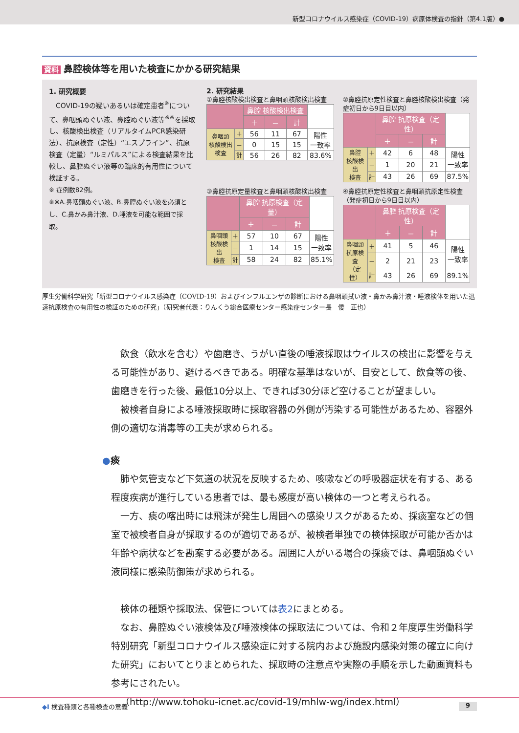新型コロナウイルス感染症（COVID-19）病原体検査の指針（第4.1版）●
資料 鼻腔検体等を用いた検査にかかる研究結果
1. 研究概要
　COVID-19の疑いあるいは確定患者<sup>※</sup>について、鼻咽頭ぬぐい液、鼻腔ぬぐい液等<sup>※※</sup>を採取し、核酸検出検査（リアルタイムPCR感染研法）、抗原検査（定性）“エスプラインˮ、抗原検査（定量）“ルミパルスˮによる検査結果を比較し、鼻腔ぬぐい液等の臨床的有用性について検証する。
※ 症例数82例。
※※A.鼻咽頭ぬぐい液、B.鼻腔ぬぐい液を必須とし、C.鼻かみ鼻汁液、D.唾液を可能な範囲で採取。
2. 研究結果
①鼻腔核酸検出検査と鼻咽頭核酸検出検査
| | | 鼻腔 核酸検出検査 | | | |
| | | ＋ | － | 計 | |
| 鼻咽頭 核酸検出 検査 | ＋ | 56 | 11 | 67 | 陽性 一致率 |
| | － | 0 | 15 | 15 | |
| | 計 | 56 | 26 | 82 | 83.6% |
②鼻腔抗原定性検査と鼻腔核酸検出検査（発症初日から9日目以内）
| | | 鼻腔 抗原検査（定性） | | | |
| | | ＋ | － | 計 | |
| 鼻腔 核酸検出 検査 | ＋ | 42 | 6 | 48 | 陽性 一致率 |
| | － | 1 | 20 | 21 | |
| | 計 | 43 | 26 | 69 | 87.5% |
③鼻腔抗原定量検査と鼻咽頭核酸検出検査
| | | 鼻腔 抗原検査（定量） | | | |
| | | ＋ | － | 計 | |
| 鼻咽頭 核酸検出 検査 | ＋ | 57 | 10 | 67 | 陽性 一致率 |
| | － | 1 | 14 | 15 | |
| | 計 | 58 | 24 | 82 | 85.1% |
④鼻腔抗原定性検査と鼻咽頭抗原定性検査（発症初日から9日目以内）
| | | 鼻腔 抗原検査（定性） | | | |
| | | ＋ | － | 計 | |
| 鼻咽頭 抗原検査 （定性） | ＋ | 41 | 5 | 46 | 陽性 一致率 |
| | － | 2 | 21 | 23 | |
| | 計 | 43 | 26 | 69 | 89.1% |
厚生労働科学研究「新型コロナウイルス感染症（COVID-19）およびインフルエンザの診断における鼻咽頭拭い液・鼻かみ鼻汁液・唾液検体を用いた迅速抗原検査の有用性の検証のための研究」（研究者代表：りんくう総合医療センター感染症センター長　倭　正也）
飲食（飲水を含む）や歯磨き、うがい直後の唾液採取はウイルスの検出に影響を与える可能性があり、避けるべきである。明確な基準はないが、目安として、飲食等の後、歯磨きを行った後、最低10分以上、できれば30分ほど空けることが望ましい。
被検者自身による唾液採取時に採取容器の外側が汚染する可能性があるため、容器外側の適切な消毒等の工夫が求められる。
●痰
肺や気管支など下気道の状況を反映するため、咳嗽などの呼吸器症状を有する、ある程度疾病が進行している患者では、最も感度が高い検体の一つと考えられる。
一方、痰の喀出時には飛沫が発生し周囲への感染リスクがあるため、採痰室などの個室で被検者自身が採取するのが適切であるが、被検者単独での検体採取が可能か否かは年齢や病状などを勘案する必要がある。周囲に人がいる場合の採痰では、鼻咽頭ぬぐい液同様に感染防御策が求められる。
検体の種類や採取法、保管については表2にまとめる。
なお、鼻腔ぬぐい液検体及び唾液検体の採取法については、令和２年度厚生労働科学特別研究「新型コロナウイルス感染症に対する院内および施設内感染対策の確立に向けた研究」においてとりまとめられた、採取時の注意点や実際の手順を示した動画資料も参考にされたい。
（http://www.tohoku-icnet.ac/covid-19/mhlw-wg/index.html）
◆I 検査種類と各種検査の意義 9